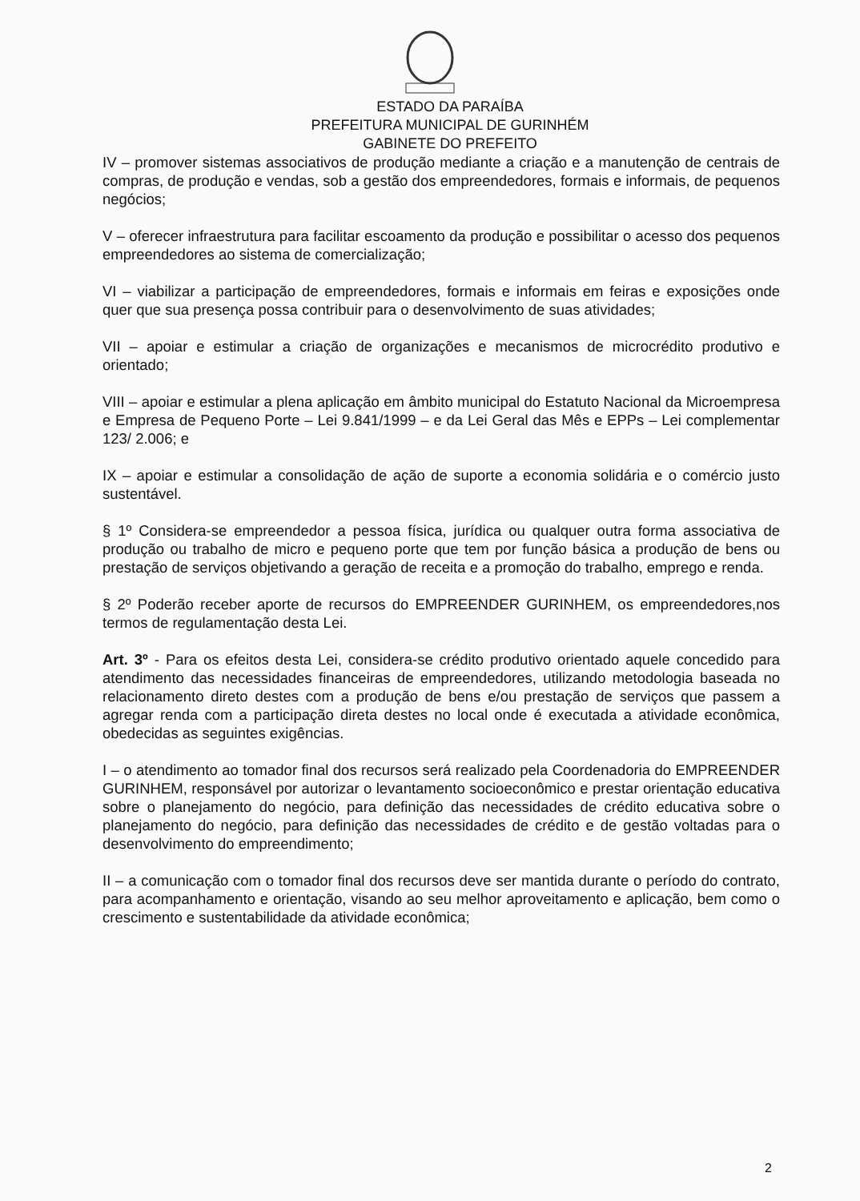ESTADO DA PARAÍBA
PREFEITURA MUNICIPAL DE GURINHÉM
GABINETE DO PREFEITO
IV – promover sistemas associativos de produção mediante a criação e a manutenção de centrais de compras, de produção e vendas, sob a gestão dos empreendedores, formais e informais, de pequenos negócios;
V – oferecer infraestrutura para facilitar escoamento da produção e possibilitar o acesso dos pequenos empreendedores ao sistema de comercialização;
VI – viabilizar a participação de empreendedores, formais e informais em feiras e exposições onde quer que sua presença possa contribuir para o desenvolvimento de suas atividades;
VII – apoiar e estimular a criação de organizações e mecanismos de microcrédito produtivo e orientado;
VIII – apoiar e estimular a plena aplicação em âmbito municipal do Estatuto Nacional da Microempresa e Empresa de Pequeno Porte – Lei 9.841/1999 – e da Lei Geral das Mês e EPPs – Lei complementar 123/ 2.006; e
IX – apoiar e estimular a consolidação de ação de suporte a economia solidária e o comércio justo sustentável.
§ 1º Considera-se empreendedor a pessoa física, jurídica ou qualquer outra forma associativa de produção ou trabalho de micro e pequeno porte que tem por função básica a produção de bens ou prestação de serviços objetivando a geração de receita e a promoção do trabalho, emprego e renda.
§ 2º Poderão receber aporte de recursos do EMPREENDER GURINHEM, os empreendedores,nos termos de regulamentação desta Lei.
Art. 3º - Para os efeitos desta Lei, considera-se crédito produtivo orientado aquele concedido para atendimento das necessidades financeiras de empreendedores, utilizando metodologia baseada no relacionamento direto destes com a produção de bens e/ou prestação de serviços que passem a agregar renda com a participação direta destes no local onde é executada a atividade econômica, obedecidas as seguintes exigências.
I – o atendimento ao tomador final dos recursos será realizado pela Coordenadoria do EMPREENDER GURINHEM, responsável por autorizar o levantamento socioeconômico e prestar orientação educativa sobre o planejamento do negócio, para definição das necessidades de crédito educativa sobre o planejamento do negócio, para definição das necessidades de crédito e de gestão voltadas para o desenvolvimento do empreendimento;
II – a comunicação com o tomador final dos recursos deve ser mantida durante o período do contrato, para acompanhamento e orientação, visando ao seu melhor aproveitamento e aplicação, bem como o crescimento e sustentabilidade da atividade econômica;
2